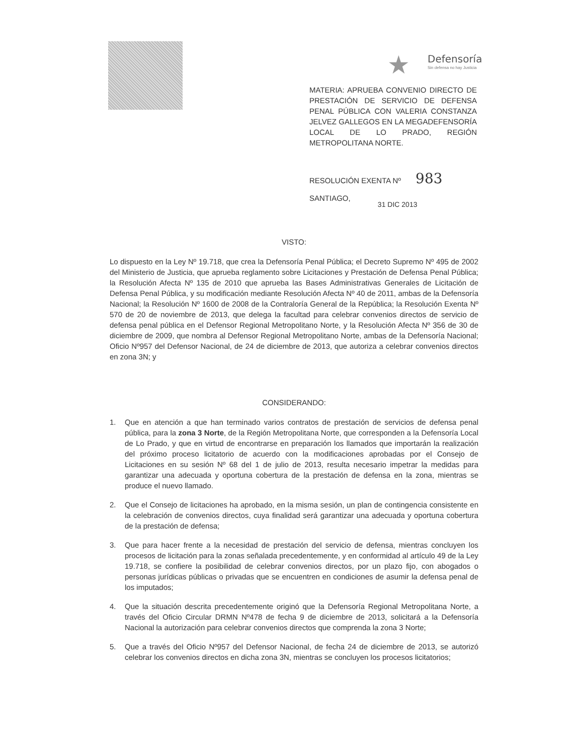★ Defensoría
Sin defensa no hay Justicia
MATERIA: APRUEBA CONVENIO DIRECTO DE PRESTACIÓN DE SERVICIO DE DEFENSA PENAL PÚBLICA CON VALERIA CONSTANZA JELVEZ GALLEGOS EN LA MEGADEFENSORÍA LOCAL DE LO PRADO, REGIÓN METROPOLITANA NORTE.
RESOLUCIÓN EXENTA Nº 983
SANTIAGO, 31 DIC 2013
VISTO:
Lo dispuesto en la Ley Nº 19.718, que crea la Defensoría Penal Pública; el Decreto Supremo Nº 495 de 2002 del Ministerio de Justicia, que aprueba reglamento sobre Licitaciones y Prestación de Defensa Penal Pública; la Resolución Afecta Nº 135 de 2010 que aprueba las Bases Administrativas Generales de Licitación de Defensa Penal Pública, y su modificación mediante Resolución Afecta Nº 40 de 2011, ambas de la Defensoría Nacional; la Resolución Nº 1600 de 2008 de la Contraloría General de la República; la Resolución Exenta Nº 570 de 20 de noviembre de 2013, que delega la facultad para celebrar convenios directos de servicio de defensa penal pública en el Defensor Regional Metropolitano Norte, y la Resolución Afecta Nº 356 de 30 de diciembre de 2009, que nombra al Defensor Regional Metropolitano Norte, ambas de la Defensoría Nacional; Oficio Nº957 del Defensor Nacional, de 24 de diciembre de 2013, que autoriza a celebrar convenios directos en zona 3N; y
CONSIDERANDO:
1. Que en atención a que han terminado varios contratos de prestación de servicios de defensa penal pública, para la zona 3 Norte, de la Región Metropolitana Norte, que corresponden a la Defensoría Local de Lo Prado, y que en virtud de encontrarse en preparación los llamados que importarán la realización del próximo proceso licitatorio de acuerdo con la modificaciones aprobadas por el Consejo de Licitaciones en su sesión Nº 68 del 1 de julio de 2013, resulta necesario impetrar la medidas para garantizar una adecuada y oportuna cobertura de la prestación de defensa en la zona, mientras se produce el nuevo llamado.
2. Que el Consejo de licitaciones ha aprobado, en la misma sesión, un plan de contingencia consistente en la celebración de convenios directos, cuya finalidad será garantizar una adecuada y oportuna cobertura de la prestación de defensa;
3. Que para hacer frente a la necesidad de prestación del servicio de defensa, mientras concluyen los procesos de licitación para la zonas señalada precedentemente, y en conformidad al artículo 49 de la Ley 19.718, se confiere la posibilidad de celebrar convenios directos, por un plazo fijo, con abogados o personas jurídicas públicas o privadas que se encuentren en condiciones de asumir la defensa penal de los imputados;
4. Que la situación descrita precedentemente originó que la Defensoría Regional Metropolitana Norte, a través del Oficio Circular DRMN Nº478 de fecha 9 de diciembre de 2013, solicitará a la Defensoría Nacional la autorización para celebrar convenios directos que comprenda la zona 3 Norte;
5. Que a través del Oficio Nº957 del Defensor Nacional, de fecha 24 de diciembre de 2013, se autorizó celebrar los convenios directos en dicha zona 3N, mientras se concluyen los procesos licitatorios;